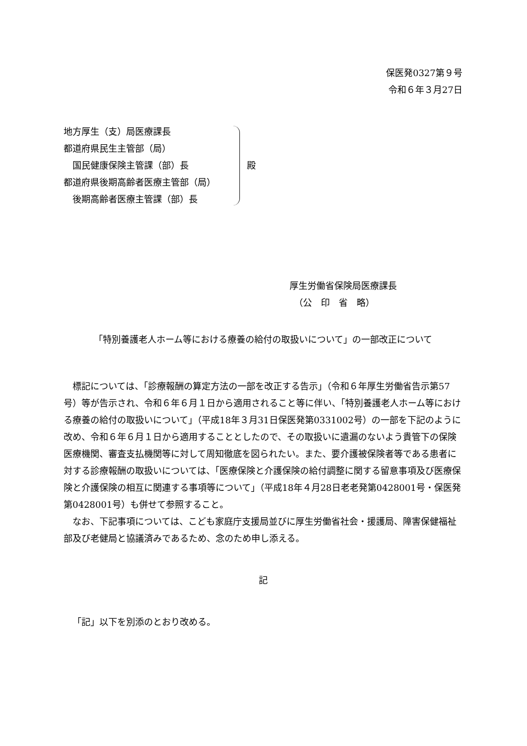保医発0327第９号
令和６年３月27日
地方厚生（支）局医療課長
都道府県民生主管部（局）
　国民健康保険主管課（部）長
都道府県後期高齢者医療主管部（局）
　後期高齢者医療主管課（部）長
殿
厚生労働省保険局医療課長
　（公　印　省　略）
「特別養護老人ホーム等における療養の給付の取扱いについて」の一部改正について
標記については、「診療報酬の算定方法の一部を改正する告示」（令和６年厚生労働省告示第57号）等が告示され、令和６年６月１日から適用されること等に伴い、「特別養護老人ホーム等における療養の給付の取扱いについて」（平成18年３月31日保医発第0331002号）の一部を下記のように改め、令和６年６月１日から適用することとしたので、その取扱いに遺漏のないよう貴管下の保険医療機関、審査支払機関等に対して周知徹底を図られたい。また、要介護被保険者等である患者に対する診療報酬の取扱いについては、「医療保険と介護保険の給付調整に関する留意事項及び医療保険と介護保険の相互に関連する事項等について」（平成18年４月28日老老発第0428001号・保医発第0428001号）も併せて参照すること。
なお、下記事項については、こども家庭庁支援局並びに厚生労働省社会・援護局、障害保健福祉部及び老健局と協議済みであるため、念のため申し添える。
記
「記」以下を別添のとおり改める。